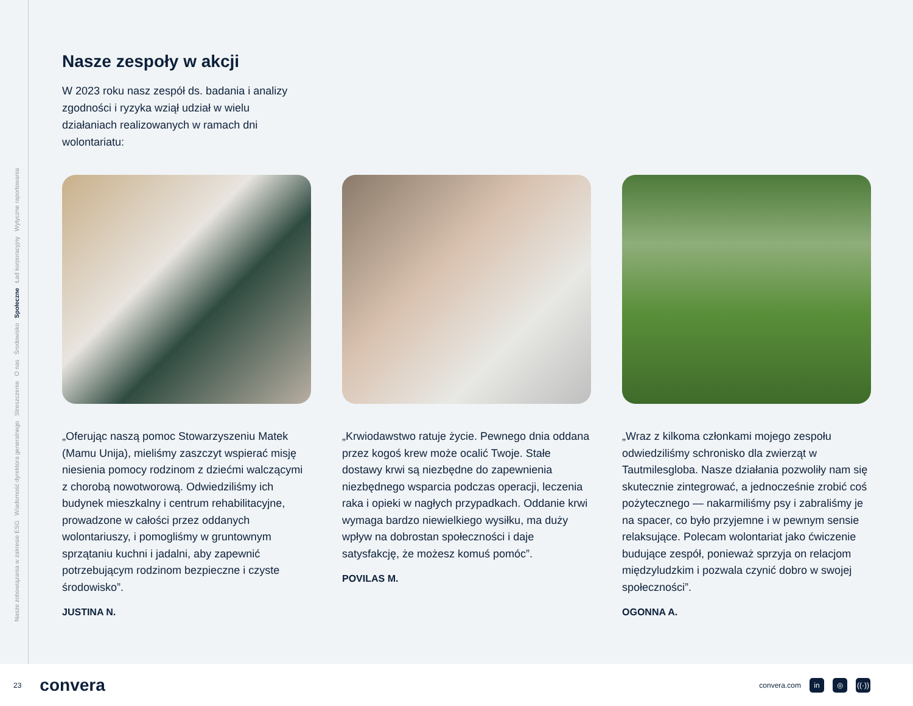Nasze zobowiązania w zakresie ESG Wiadomość dyrektora generalnego Streszczenie O nas Środowisko Społeczne Ład korporacyjny Wytyczne raportowania
Nasze zespoły w akcji
W 2023 roku nasz zespół ds. badania i analizy zgodności i ryzyka wziął udział w wielu działaniach realizowanych w ramach dni wolontariatu:
„Oferując naszą pomoc Stowarzyszeniu Matek (Mamu Unija), mieliśmy zaszczyt wspierać misję niesienia pomocy rodzinom z dziećmi walczącymi z chorobą nowotworową. Odwiedziliśmy ich budynek mieszkalny i centrum rehabilitacyjne, prowadzone w całości przez oddanych wolontariuszy, i pomogliśmy w gruntownym sprzątaniu kuchni i jadalni, aby zapewnić potrzebującym rodzinom bezpieczne i czyste środowisko”.
JUSTINA N.
„Krwiodawstwo ratuje życie. Pewnego dnia oddana przez kogoś krew może ocalić Twoje. Stałe dostawy krwi są niezbędne do zapewnienia niezbędnego wsparcia podczas operacji, leczenia raka i opieki w nagłych przypadkach. Oddanie krwi wymaga bardzo niewielkiego wysiłku, ma duży wpływ na dobrostan społeczności i daje satysfakcję, że możesz komuś pomóc”.
POVILAS M.
„Wraz z kilkoma członkami mojego zespołu odwiedziliśmy schronisko dla zwierząt w Tautmilesgloba. Nasze działania pozwoliły nam się skutecznie zintegrować, a jednocześnie zrobić coś pożytecznego — nakarmiliśmy psy i zabraliśmy je na spacer, co było przyjemne i w pewnym sensie relaksujące. Polecam wolontariat jako ćwiczenie budujące zespół, ponieważ sprzyja on relacjom międzyludzkim i pozwala czynić dobro w swojej społeczności”.
OGONNA A.
23 convera
convera.com in ◎ ((·))